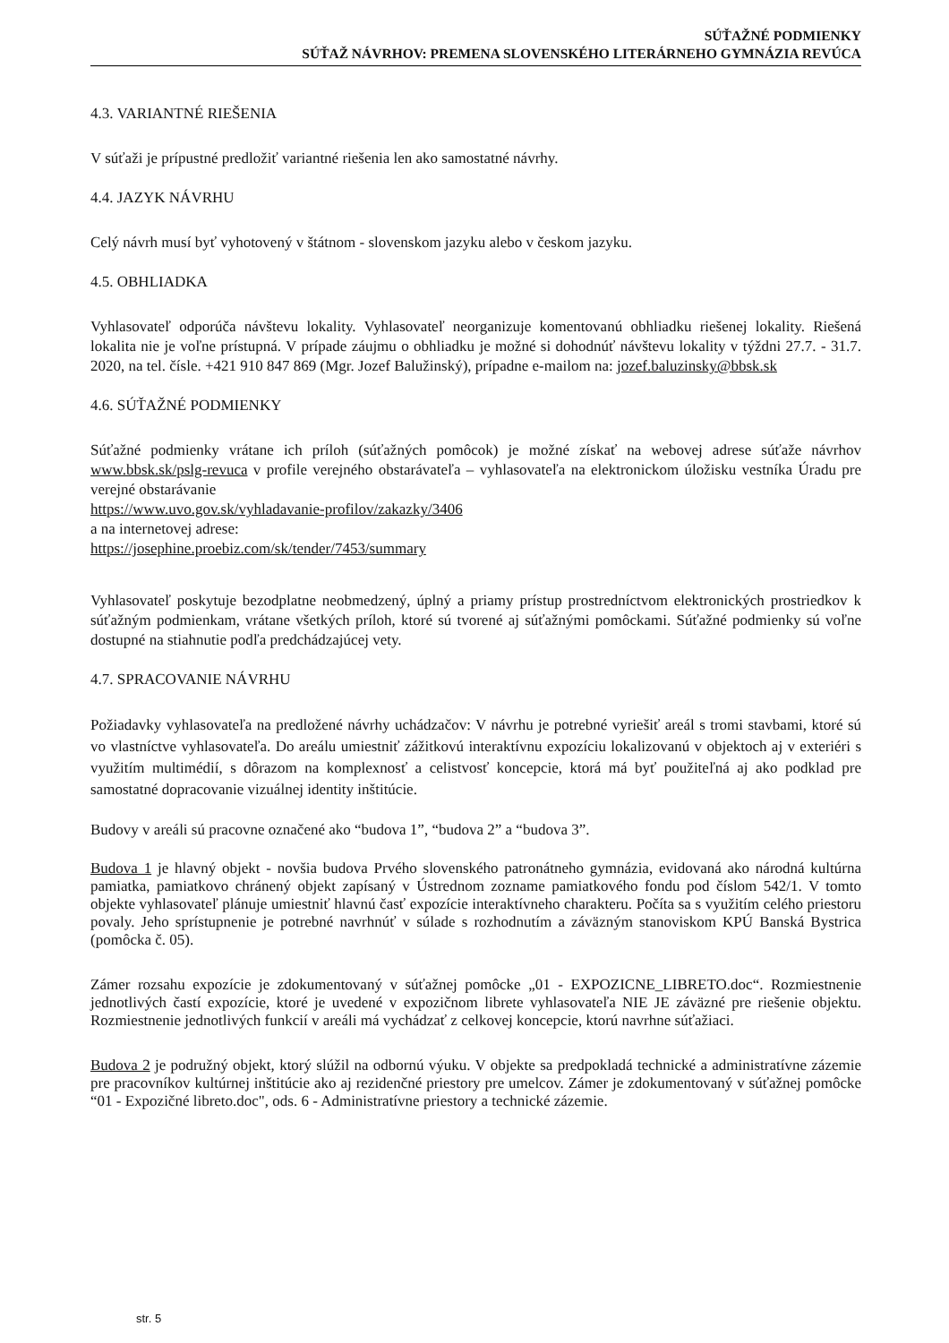SÚŤAŽNÉ PODMIENKY
SÚŤAŽ NÁVRHOV: PREMENA SLOVENSKÉHO LITERÁRNEHO GYMNÁZIA REVÚCA
4.3. VARIANTNÉ RIEŠENIA
V súťaži je prípustné predložiť variantné riešenia len ako samostatné návrhy.
4.4. JAZYK NÁVRHU
Celý návrh musí byť vyhotovený v štátnom - slovenskom jazyku alebo v českom jazyku.
4.5. OBHLIADKA
Vyhlasovateľ odporúča návštevu lokality. Vyhlasovateľ neorganizuje komentovanú obhliadku riešenej lokality. Riešená lokalita nie je voľne prístupná. V prípade záujmu o obhliadku je možné si dohodnúť návštevu lokality v týždni 27.7. - 31.7. 2020, na tel. čísle. +421 910 847 869 (Mgr. Jozef Balužinský), prípadne e-mailom na: jozef.baluzinsky@bbsk.sk
4.6. SÚŤAŽNÉ PODMIENKY
Súťažné podmienky vrátane ich príloh (súťažných pomôcok) je možné získať na webovej adrese súťaže návrhov www.bbsk.sk/pslg-revuca v profile verejného obstarávateľa – vyhlasovateľa na elektronickom úložisku vestníka Úradu pre verejné obstarávanie
https://www.uvo.gov.sk/vyhladavanie-profilov/zakazky/3406
a na internetovej adrese:
https://josephine.proebiz.com/sk/tender/7453/summary
Vyhlasovateľ poskytuje bezodplatne neobmedzený, úplný a priamy prístup prostredníctvom elektronických prostriedkov k súťažným podmienkam, vrátane všetkých príloh, ktoré sú tvorené aj súťažnými pomôckami. Súťažné podmienky sú voľne dostupné na stiahnutie podľa predchádzajúcej vety.
4.7. SPRACOVANIE NÁVRHU
Požiadavky vyhlasovateľa na predložené návrhy uchádzačov: V návrhu je potrebné vyriešiť areál s tromi stavbami, ktoré sú vo vlastníctve vyhlasovateľa. Do areálu umiestniť zážitkovú interaktívnu expozíciu lokalizovanú v objektoch aj v exteriéri s využitím multimédií, s dôrazom na komplexnosť a celistvosť koncepcie, ktorá má byť použiteľná aj ako podklad pre samostatné dopracovanie vizuálnej identity inštitúcie.
Budovy v areáli sú pracovne označené ako “budova 1”, “budova 2” a “budova 3”.
Budova 1 je hlavný objekt - novšia budova Prvého slovenského patronátneho gymnázia, evidovaná ako národná kultúrna pamiatka, pamiatkovo chránený objekt zapísaný v Ústrednom zozname pamiatkového fondu pod číslom 542/1. V tomto objekte vyhlasovateľ plánuje umiestniť hlavnú časť expozície interaktívneho charakteru. Počíta sa s využitím celého priestoru povaly. Jeho sprístupnenie je potrebné navrhnúť v súlade s rozhodnutím a záväzným stanoviskom KPÚ Banská Bystrica (pomôcka č. 05).
Zámer rozsahu expozície je zdokumentovaný v súťažnej pomôcke „01 - EXPOZICNE_LIBRETO.doc“. Rozmiestnenie jednotlivých častí expozície, ktoré je uvedené v expozičnom librete vyhlasovateľa NIE JE záväzné pre riešenie objektu. Rozmiestnenie jednotlivých funkcií v areáli má vychádzať z celkovej koncepcie, ktorú navrhne súťažiaci.
Budova 2 je podružný objekt, ktorý slúžil na odbornú výuku. V objekte sa predpokladá technické a administratívne zázemie pre pracovníkov kultúrnej inštitúcie ako aj rezidenčné priestory pre umelcov. Zámer je zdokumentovaný v súťažnej pomôcke “01 - Expozičné libreto.doc", ods. 6 - Administratívne priestory a technické zázemie.
str. 5